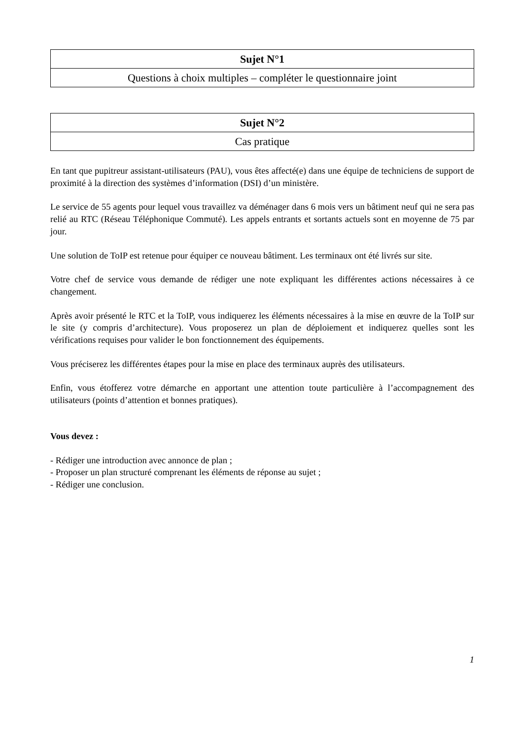| Sujet N°1 |
| Questions à choix multiples – compléter le questionnaire joint |
| Sujet N°2 |
| Cas pratique |
En tant que pupitreur assistant-utilisateurs (PAU), vous êtes affecté(e) dans une équipe de techniciens de support de proximité à la direction des systèmes d’information (DSI) d’un ministère.
Le service de 55 agents pour lequel vous travaillez va déménager dans 6 mois vers un bâtiment neuf qui ne sera pas relié au RTC (Réseau Téléphonique Commuté). Les appels entrants et sortants actuels sont en moyenne de 75 par jour.
Une solution de ToIP est retenue pour équiper ce nouveau bâtiment. Les terminaux ont été livrés sur site.
Votre chef de service vous demande de rédiger une note expliquant les différentes actions nécessaires à ce changement.
Après avoir présenté le RTC et la ToIP, vous indiquerez les éléments nécessaires à la mise en œuvre de la ToIP sur le site (y compris d’architecture). Vous proposerez un plan de déploiement et indiquerez quelles sont les vérifications requises pour valider le bon fonctionnement des équipements.
Vous préciserez les différentes étapes pour la mise en place des terminaux auprès des utilisateurs.
Enfin, vous étofferez votre démarche en apportant une attention toute particulière à l’accompagnement des utilisateurs (points d’attention et bonnes pratiques).
Vous devez :
- Rédiger une introduction avec annonce de plan ;
- Proposer un plan structuré comprenant les éléments de réponse au sujet ;
- Rédiger une conclusion.
1